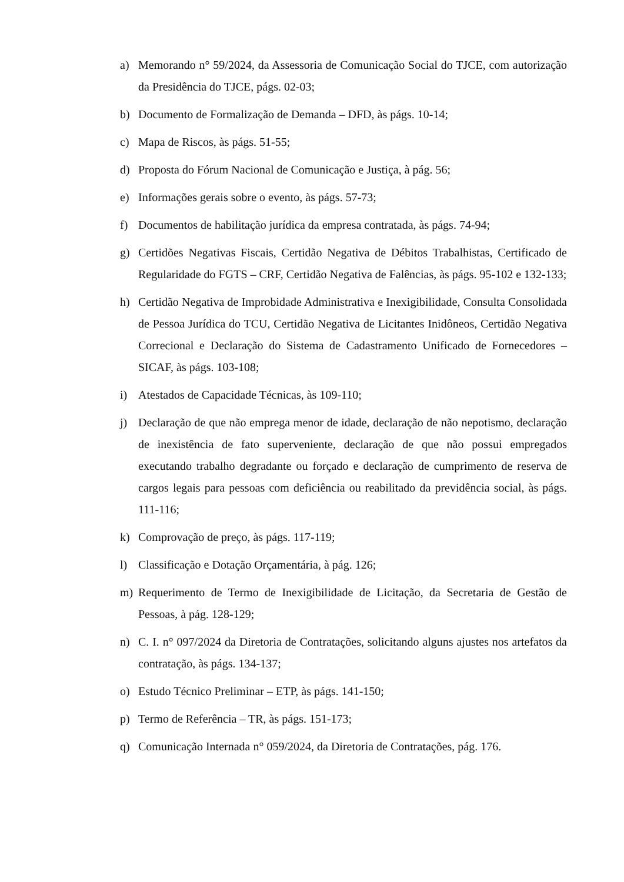a) Memorando n° 59/2024, da Assessoria de Comunicação Social do TJCE, com autorização da Presidência do TJCE, págs. 02-03;
b) Documento de Formalização de Demanda – DFD, às págs. 10-14;
c) Mapa de Riscos, às págs. 51-55;
d) Proposta do Fórum Nacional de Comunicação e Justiça, à pág. 56;
e) Informações gerais sobre o evento, às págs. 57-73;
f) Documentos de habilitação jurídica da empresa contratada, às págs. 74-94;
g) Certidões Negativas Fiscais, Certidão Negativa de Débitos Trabalhistas, Certificado de Regularidade do FGTS – CRF, Certidão Negativa de Falências, às págs. 95-102 e 132-133;
h) Certidão Negativa de Improbidade Administrativa e Inexigibilidade, Consulta Consolidada de Pessoa Jurídica do TCU, Certidão Negativa de Licitantes Inidôneos, Certidão Negativa Correcional e Declaração do Sistema de Cadastramento Unificado de Fornecedores – SICAF, às págs. 103-108;
i) Atestados de Capacidade Técnicas, às 109-110;
j) Declaração de que não emprega menor de idade, declaração de não nepotismo, declaração de inexistência de fato superveniente, declaração de que não possui empregados executando trabalho degradante ou forçado e declaração de cumprimento de reserva de cargos legais para pessoas com deficiência ou reabilitado da previdência social, às págs. 111-116;
k) Comprovação de preço, às págs. 117-119;
l) Classificação e Dotação Orçamentária, à pág. 126;
m) Requerimento de Termo de Inexigibilidade de Licitação, da Secretaria de Gestão de Pessoas, à pág. 128-129;
n) C. I. n° 097/2024 da Diretoria de Contratações, solicitando alguns ajustes nos artefatos da contratação, às págs. 134-137;
o) Estudo Técnico Preliminar – ETP, às págs. 141-150;
p) Termo de Referência – TR, às págs. 151-173;
q) Comunicação Internada n° 059/2024, da Diretoria de Contratações, pág. 176.